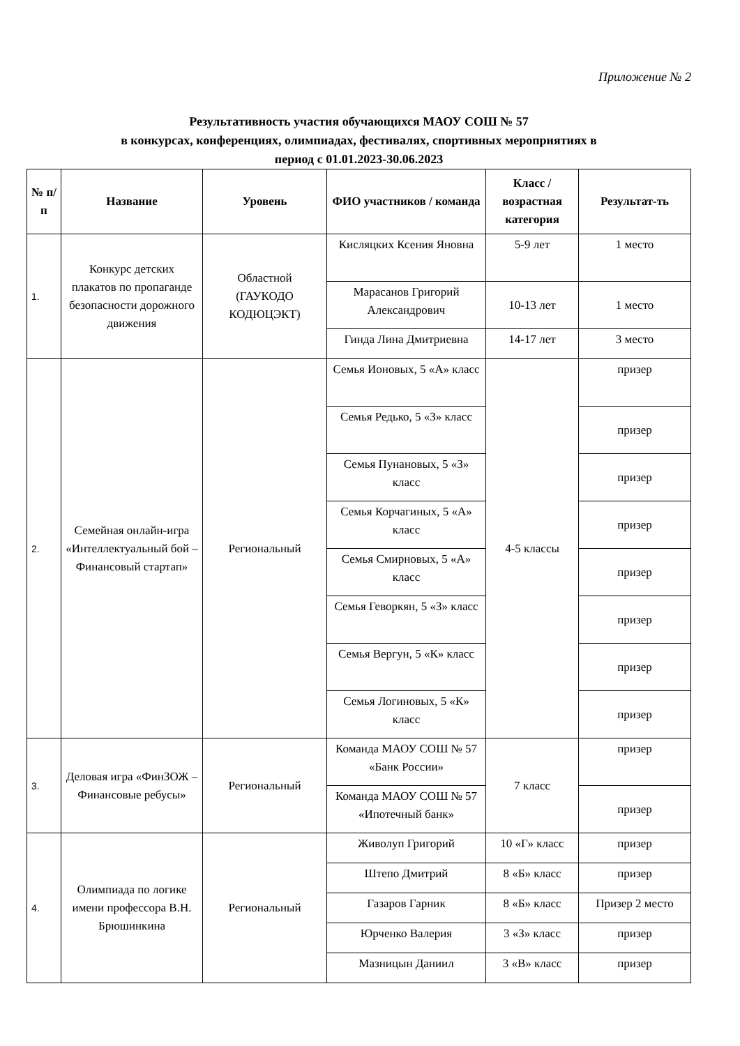Приложение № 2
Результативность участия обучающихся МАОУ СОШ № 57
в конкурсах, конференциях, олимпиадах, фестивалях, спортивных мероприятиях в
период с 01.01.2023-30.06.2023
| № п/п | Название | Уровень | ФИО участников / команда | Класс / возрастная категория | Результат-ть |
| --- | --- | --- | --- | --- | --- |
| 1. | Конкурс детских плакатов по пропаганде безопасности дорожного движения | Областной (ГАУКОДО КОДЮЦЭКТ) | Кисляцких Ксения Яновна | 5-9 лет | 1 место |
| | | | Марасанов Григорий Александрович | 10-13 лет | 1 место |
| | | | Гинда Лина Дмитриевна | 14-17 лет | 3 место |
| 2. | Семейная онлайн-игра «Интеллектуальный бой – Финансовый стартап» | Региональный | Семья Ионовых, 5 «А» класс | 4-5 классы | призер |
| | | | Семья Редько, 5 «З» класс | | призер |
| | | | Семья Пунановых, 5 «З» класс | | призер |
| | | | Семья Корчагиных, 5 «А» класс | | призер |
| | | | Семья Смирновых, 5 «А» класс | | призер |
| | | | Семья Геворкян, 5 «З» класс | | призер |
| | | | Семья Вергун, 5 «К» класс | | призер |
| | | | Семья Логиновых, 5 «К» класс | | призер |
| 3. | Деловая игра «ФинЗОЖ – Финансовые ребусы» | Региональный | Команда МАОУ СОШ № 57 «Банк России» | 7 класс | призер |
| | | | Команда МАОУ СОШ № 57 «Ипотечный банк» | | призер |
| 4. | Олимпиада по логике имени профессора В.Н. Брюшинкина | Региональный | Живолуп Григорий | 10 «Г» класс | призер |
| | | | Штепо Дмитрий | 8 «Б» класс | призер |
| | | | Газаров Гарник | 8 «Б» класс | Призер 2 место |
| | | | Юрченко Валерия | 3 «З» класс | призер |
| | | | Мазницын Даниил | 3 «В» класс | призер |